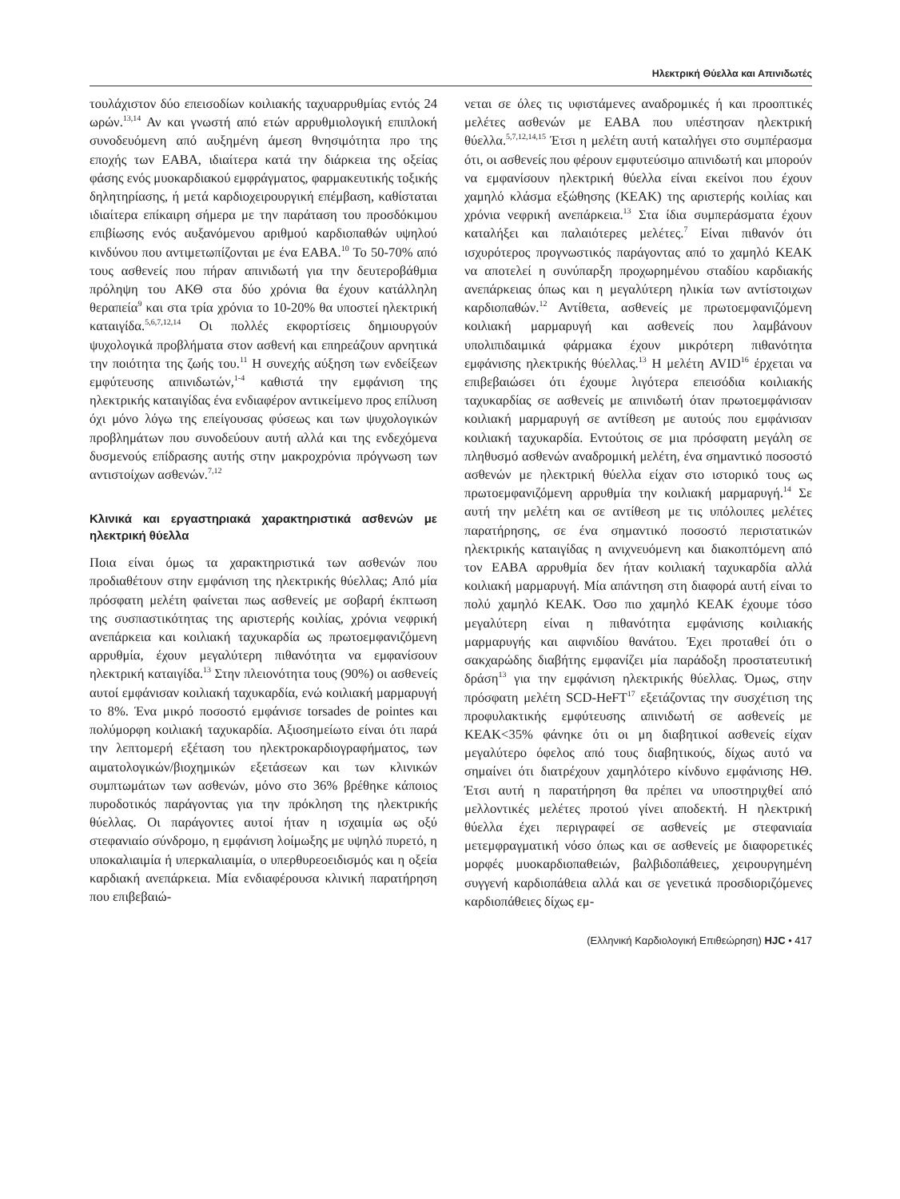Ηλεκτρική Θύελλα και Απινιδωτές
τουλάχιστον δύο επεισοδίων κοιλιακής ταχυαρρυθμίας εντός 24 ωρών.<sup>13,14</sup> Αν και γνωστή από ετών αρρυθμιολογική επιπλοκή συνοδευόμενη από αυξημένη άμεση θνησιμότητα προ της εποχής των ΕΑΒΑ, ιδιαίτερα κατά την διάρκεια της οξείας φάσης ενός μυοκαρδιακού εμφράγματος, φαρμακευτικής τοξικής δηλητηρίασης, ή μετά καρδιοχειρουργική επέμβαση, καθίσταται ιδιαίτερα επίκαιρη σήμερα με την παράταση του προσδόκιμου επιβίωσης ενός αυξανόμενου αριθμού καρδιοπαθών υψηλού κινδύνου που αντιμετωπίζονται με ένα ΕΑΒΑ.<sup>10</sup> Το 50-70% από τους ασθενείς που πήραν απινιδωτή για την δευτεροβάθμια πρόληψη του ΑΚΘ στα δύο χρόνια θα έχουν κατάλληλη θεραπεία<sup>9</sup> και στα τρία χρόνια το 10-20% θα υποστεί ηλεκτρική καταιγίδα.<sup>5,6,7,12,14</sup> Οι πολλές εκφορτίσεις δημιουργούν ψυχολογικά προβλήματα στον ασθενή και επηρεάζουν αρνητικά την ποιότητα της ζωής του.<sup>11</sup> Η συνεχής αύξηση των ενδείξεων εμφύτευσης απινιδωτών,<sup>1-4</sup> καθιστά την εμφάνιση της ηλεκτρικής καταιγίδας ένα ενδιαφέρον αντικείμενο προς επίλυση όχι μόνο λόγω της επείγουσας φύσεως και των ψυχολογικών προβλημάτων που συνοδεύουν αυτή αλλά και της ενδεχόμενα δυσμενούς επίδρασης αυτής στην μακροχρόνια πρόγνωση των αντιστοίχων ασθενών.<sup>7,12</sup>
Κλινικά και εργαστηριακά χαρακτηριστικά ασθενών με ηλεκτρική θύελλα
Ποια είναι όμως τα χαρακτηριστικά των ασθενών που προδιαθέτουν στην εμφάνιση της ηλεκτρικής θύελλας; Από μία πρόσφατη μελέτη φαίνεται πως ασθενείς με σοβαρή έκπτωση της συσπαστικότητας της αριστερής κοιλίας, χρόνια νεφρική ανεπάρκεια και κοιλιακή ταχυκαρδία ως πρωτοεμφανιζόμενη αρρυθμία, έχουν μεγαλύτερη πιθανότητα να εμφανίσουν ηλεκτρική καταιγίδα.<sup>13</sup> Στην πλειονότητα τους (90%) οι ασθενείς αυτοί εμφάνισαν κοιλιακή ταχυκαρδία, ενώ κοιλιακή μαρμαρυγή το 8%. Ένα μικρό ποσοστό εμφάνισε torsades de pointes και πολύμορφη κοιλιακή ταχυκαρδία. Αξιοσημείωτο είναι ότι παρά την λεπτομερή εξέταση του ηλεκτροκαρδιογραφήματος, των αιματολογικών/βιοχημικών εξετάσεων και των κλινικών συμπτωμάτων των ασθενών, μόνο στο 36% βρέθηκε κάποιος πυροδοτικός παράγοντας για την πρόκληση της ηλεκτρικής θύελλας. Οι παράγοντες αυτοί ήταν η ισχαιμία ως οξύ στεφανιαίο σύνδρομο, η εμφάνιση λοίμωξης με υψηλό πυρετό, η υποκαλιαιμία ή υπερκαλιαιμία, ο υπερθυρεοειδισμός και η οξεία καρδιακή ανεπάρκεια. Μία ενδιαφέρουσα κλινική παρατήρηση που επιβεβαιώ-
νεται σε όλες τις υφιστάμενες αναδρομικές ή και προοπτικές μελέτες ασθενών με ΕΑΒΑ που υπέστησαν ηλεκτρική θύελλα.<sup>5,7,12,14,15</sup> Έτσι η μελέτη αυτή καταλήγει στο συμπέρασμα ότι, οι ασθενείς που φέρουν εμφυτεύσιμο απινιδωτή και μπορούν να εμφανίσουν ηλεκτρική θύελλα είναι εκείνοι που έχουν χαμηλό κλάσμα εξώθησης (ΚΕΑΚ) της αριστερής κοιλίας και χρόνια νεφρική ανεπάρκεια.<sup>13</sup> Στα ίδια συμπεράσματα έχουν καταλήξει και παλαιότερες μελέτες.<sup>7</sup> Είναι πιθανόν ότι ισχυρότερος προγνωστικός παράγοντας από το χαμηλό ΚΕΑΚ να αποτελεί η συνύπαρξη προχωρημένου σταδίου καρδιακής ανεπάρκειας όπως και η μεγαλύτερη ηλικία των αντίστοιχων καρδιοπαθών.<sup>12</sup> Αντίθετα, ασθενείς με πρωτοεμφανιζόμενη κοιλιακή μαρμαρυγή και ασθενείς που λαμβάνουν υπολιπιδαιμικά φάρμακα έχουν μικρότερη πιθανότητα εμφάνισης ηλεκτρικής θύελλας.<sup>13</sup> Η μελέτη AVID<sup>16</sup> έρχεται να επιβεβαιώσει ότι έχουμε λιγότερα επεισόδια κοιλιακής ταχυκαρδίας σε ασθενείς με απινιδωτή όταν πρωτοεμφάνισαν κοιλιακή μαρμαρυγή σε αντίθεση με αυτούς που εμφάνισαν κοιλιακή ταχυκαρδία. Εντούτοις σε μια πρόσφατη μεγάλη σε πληθυσμό ασθενών αναδρομική μελέτη, ένα σημαντικό ποσοστό ασθενών με ηλεκτρική θύελλα είχαν στο ιστορικό τους ως πρωτοεμφανιζόμενη αρρυθμία την κοιλιακή μαρμαρυγή.<sup>14</sup> Σε αυτή την μελέτη και σε αντίθεση με τις υπόλοιπες μελέτες παρατήρησης, σε ένα σημαντικό ποσοστό περιστατικών ηλεκτρικής καταιγίδας η ανιχνευόμενη και διακοπτόμενη από τον ΕΑΒΑ αρρυθμία δεν ήταν κοιλιακή ταχυκαρδία αλλά κοιλιακή μαρμαρυγή. Μία απάντηση στη διαφορά αυτή είναι το πολύ χαμηλό ΚΕΑΚ. Όσο πιο χαμηλό ΚΕΑΚ έχουμε τόσο μεγαλύτερη είναι η πιθανότητα εμφάνισης κοιλιακής μαρμαρυγής και αιφνιδίου θανάτου. Έχει προταθεί ότι ο σακχαρώδης διαβήτης εμφανίζει μία παράδοξη προστατευτική δράση<sup>13</sup> για την εμφάνιση ηλεκτρικής θύελλας. Όμως, στην πρόσφατη μελέτη SCD-HeFT<sup>17</sup> εξετάζοντας την συσχέτιση της προφυλακτικής εμφύτευσης απινιδωτή σε ασθενείς με ΚΕΑΚ<35% φάνηκε ότι οι μη διαβητικοί ασθενείς είχαν μεγαλύτερο όφελος από τους διαβητικούς, δίχως αυτό να σημαίνει ότι διατρέχουν χαμηλότερο κίνδυνο εμφάνισης ΗΘ. Έτσι αυτή η παρατήρηση θα πρέπει να υποστηριχθεί από μελλοντικές μελέτες προτού γίνει αποδεκτή. Η ηλεκτρική θύελλα έχει περιγραφεί σε ασθενείς με στεφανιαία μετεμφραγματική νόσο όπως και σε ασθενείς με διαφορετικές μορφές μυοκαρδιοπαθειών, βαλβιδοπάθειες, χειρουργημένη συγγενή καρδιοπάθεια αλλά και σε γενετικά προσδιοριζόμενες καρδιοπάθειες δίχως εμ-
(Ελληνική Καρδιολογική Επιθεώρηση) HJC • 417